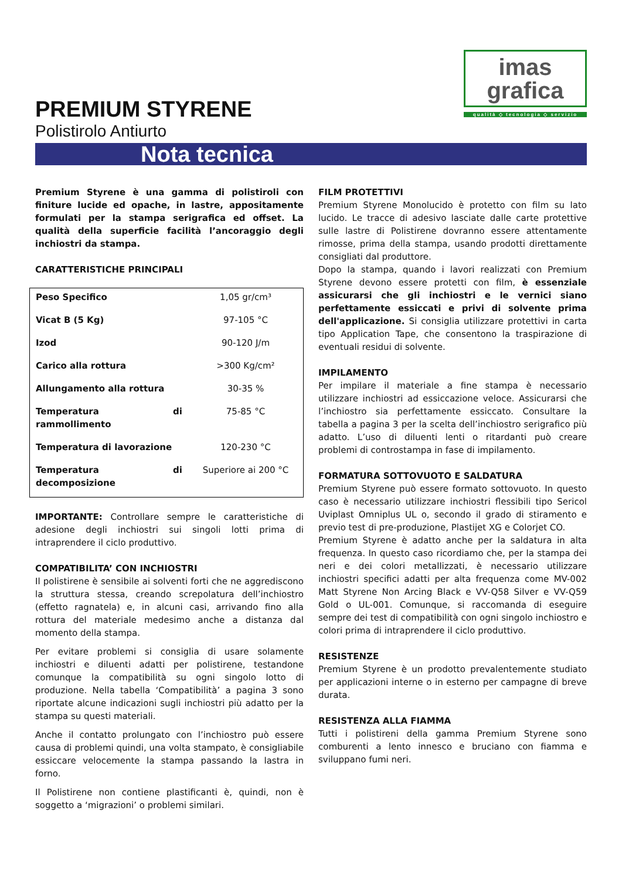PREMIUM STYRENE
Polistirolo Antiurto
imas grafica
qualità ◇ tecnologia ◇ servizio
Nota tecnica
Premium Styrene è una gamma di polistiroli con finiture lucide ed opache, in lastre, appositamente formulati per la stampa serigrafica ed offset. La qualità della superficie facilità l’ancoraggio degli inchiostri da stampa.
CARATTERISTICHE PRINCIPALI
| Peso Specifico | 1,05 gr/cm³ |
| Vicat B (5 Kg) | 97-105 °C |
| Izod | 90-120 J/m |
| Carico alla rottura | >300 Kg/cm² |
| Allungamento alla rottura | 30-35 % |
| Temperatura di rammollimento | 75-85 °C |
| Temperatura di lavorazione | 120-230 °C |
| Temperatura di decomposizione | Superiore ai 200 °C |
IMPORTANTE: Controllare sempre le caratteristiche di adesione degli inchiostri sui singoli lotti prima di intraprendere il ciclo produttivo.
COMPATIBILITA’ CON INCHIOSTRI
Il polistirene è sensibile ai solventi forti che ne aggrediscono la struttura stessa, creando screpolatura dell’inchiostro (effetto ragnatela) e, in alcuni casi, arrivando fino alla rottura del materiale medesimo anche a distanza dal momento della stampa.
Per evitare problemi si consiglia di usare solamente inchiostri e diluenti adatti per polistirene, testandone comunque la compatibilità su ogni singolo lotto di produzione. Nella tabella ‘Compatibilità’ a pagina 3 sono riportate alcune indicazioni sugli inchiostri più adatto per la stampa su questi materiali.
Anche il contatto prolungato con l’inchiostro può essere causa di problemi quindi, una volta stampato, è consigliabile essiccare velocemente la stampa passando la lastra in forno.
Il Polistirene non contiene plastificanti è, quindi, non è soggetto a ‘migrazioni’ o problemi similari.
FILM PROTETTIVI
Premium Styrene Monolucido è protetto con film su lato lucido. Le tracce di adesivo lasciate dalle carte protettive sulle lastre di Polistirene dovranno essere attentamente rimosse, prima della stampa, usando prodotti direttamente consigliati dal produttore.
Dopo la stampa, quando i lavori realizzati con Premium Styrene devono essere protetti con film, è essenziale assicurarsi che gli inchiostri e le vernici siano perfettamente essiccati e privi di solvente prima dell'applicazione. Si consiglia utilizzare protettivi in carta tipo Application Tape, che consentono la traspirazione di eventuali residui di solvente.
IMPILAMENTO
Per impilare il materiale a fine stampa è necessario utilizzare inchiostri ad essiccazione veloce. Assicurarsi che l’inchiostro sia perfettamente essiccato. Consultare la tabella a pagina 3 per la scelta dell’inchiostro serigrafico più adatto. L’uso di diluenti lenti o ritardanti può creare problemi di controstampa in fase di impilamento.
FORMATURA SOTTOVUOTO E SALDATURA
Premium Styrene può essere formato sottovuoto. In questo caso è necessario utilizzare inchiostri flessibili tipo Sericol Uviplast Omniplus UL o, secondo il grado di stiramento e previo test di pre-produzione, Plastijet XG e Colorjet CO.
Premium Styrene è adatto anche per la saldatura in alta frequenza. In questo caso ricordiamo che, per la stampa dei neri e dei colori metallizzati, è necessario utilizzare inchiostri specifici adatti per alta frequenza come MV-002 Matt Styrene Non Arcing Black e VV-Q58 Silver e VV-Q59 Gold o UL-001. Comunque, si raccomanda di eseguire sempre dei test di compatibilità con ogni singolo inchiostro e colori prima di intraprendere il ciclo produttivo.
RESISTENZE
Premium Styrene è un prodotto prevalentemente studiato per applicazioni interne o in esterno per campagne di breve durata.
RESISTENZA ALLA FIAMMA
Tutti i polistireni della gamma Premium Styrene sono comburenti a lento innesco e bruciano con fiamma e sviluppano fumi neri.